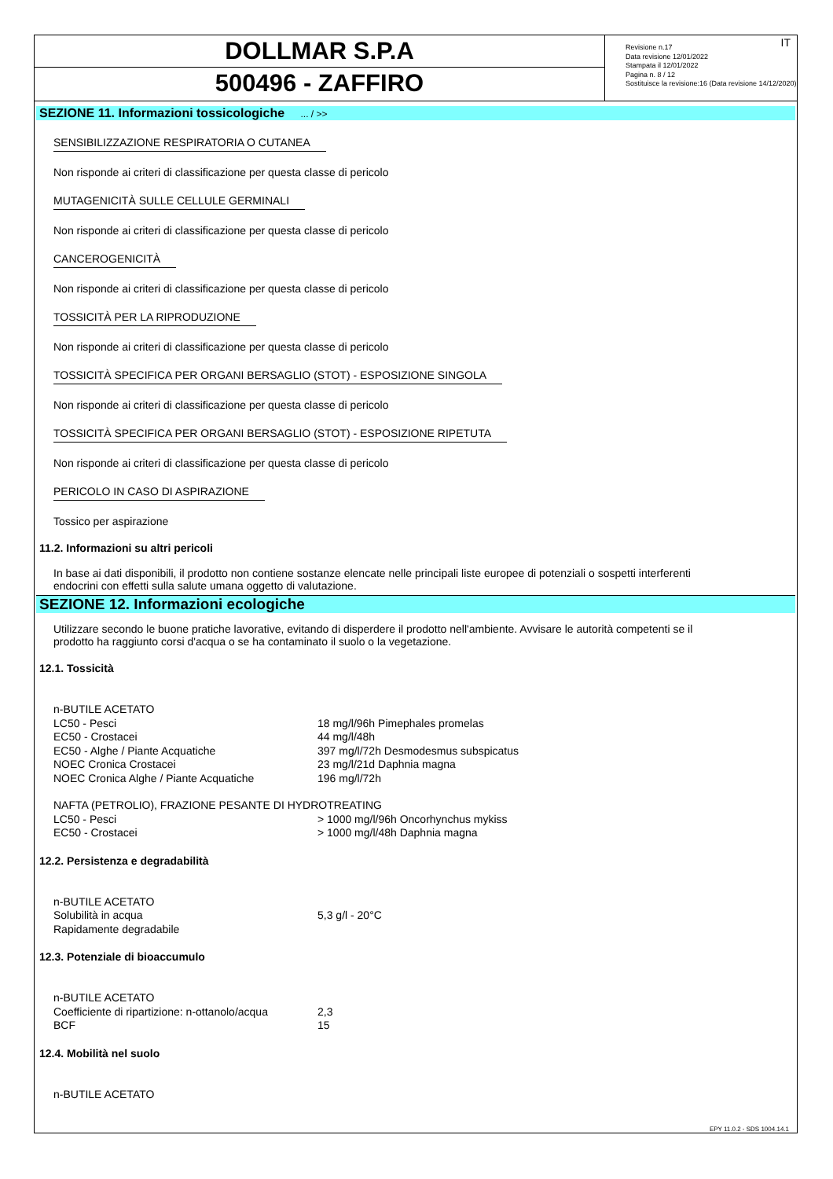DOLLMAR S.P.A
500496 - ZAFFIRO
IT Revisione n.17
Data revisione 12/01/2022
Stampata il 12/01/2022
Pagina n. 8 / 12
Sostituisce la revisione:16 (Data revisione 14/12/2020)
SEZIONE 11. Informazioni tossicologiche ... / >>
SENSIBILIZZAZIONE RESPIRATORIA O CUTANEA
Non risponde ai criteri di classificazione per questa classe di pericolo
MUTAGENICITÀ SULLE CELLULE GERMINALI
Non risponde ai criteri di classificazione per questa classe di pericolo
CANCEROGENICITÀ
Non risponde ai criteri di classificazione per questa classe di pericolo
TOSSICITÀ PER LA RIPRODUZIONE
Non risponde ai criteri di classificazione per questa classe di pericolo
TOSSICITÀ SPECIFICA PER ORGANI BERSAGLIO (STOT) - ESPOSIZIONE SINGOLA
Non risponde ai criteri di classificazione per questa classe di pericolo
TOSSICITÀ SPECIFICA PER ORGANI BERSAGLIO (STOT) - ESPOSIZIONE RIPETUTA
Non risponde ai criteri di classificazione per questa classe di pericolo
PERICOLO IN CASO DI ASPIRAZIONE
Tossico per aspirazione
11.2. Informazioni su altri pericoli
In base ai dati disponibili, il prodotto non contiene sostanze elencate nelle principali liste europee di potenziali o sospetti interferenti
endocrini con effetti sulla salute umana oggetto di valutazione.
SEZIONE 12. Informazioni ecologiche
Utilizzare secondo le buone pratiche lavorative, evitando di disperdere il prodotto nell'ambiente. Avvisare le autorità competenti se il
prodotto ha raggiunto corsi d'acqua o se ha contaminato il suolo o la vegetazione.
12.1. Tossicità
| n-BUTILE ACETATO | |
| LC50 - Pesci | 18 mg/l/96h Pimephales promelas |
| EC50 - Crostacei | 44 mg/l/48h |
| EC50 - Alghe / Piante Acquatiche | 397 mg/l/72h Desmodesmus subspicatus |
| NOEC Cronica Crostacei | 23 mg/l/21d Daphnia magna |
| NOEC Cronica Alghe / Piante Acquatiche | 196 mg/l/72h |
| NAFTA (PETROLIO), FRAZIONE PESANTE DI HYDROTREATING | |
| LC50 - Pesci | > 1000 mg/l/96h Oncorhynchus mykiss |
| EC50 - Crostacei | > 1000 mg/l/48h Daphnia magna |
12.2. Persistenza e degradabilità
| n-BUTILE ACETATO | |
| Solubilità in acqua | 5,3 g/l - 20°C |
| Rapidamente degradabile | |
12.3. Potenziale di bioaccumulo
| n-BUTILE ACETATO | |
| Coefficiente di ripartizione: n-ottanolo/acqua | 2,3 |
| BCF | 15 |
12.4. Mobilità nel suolo
| n-BUTILE ACETATO |
EPY 11.0.2 - SDS 1004.14.1